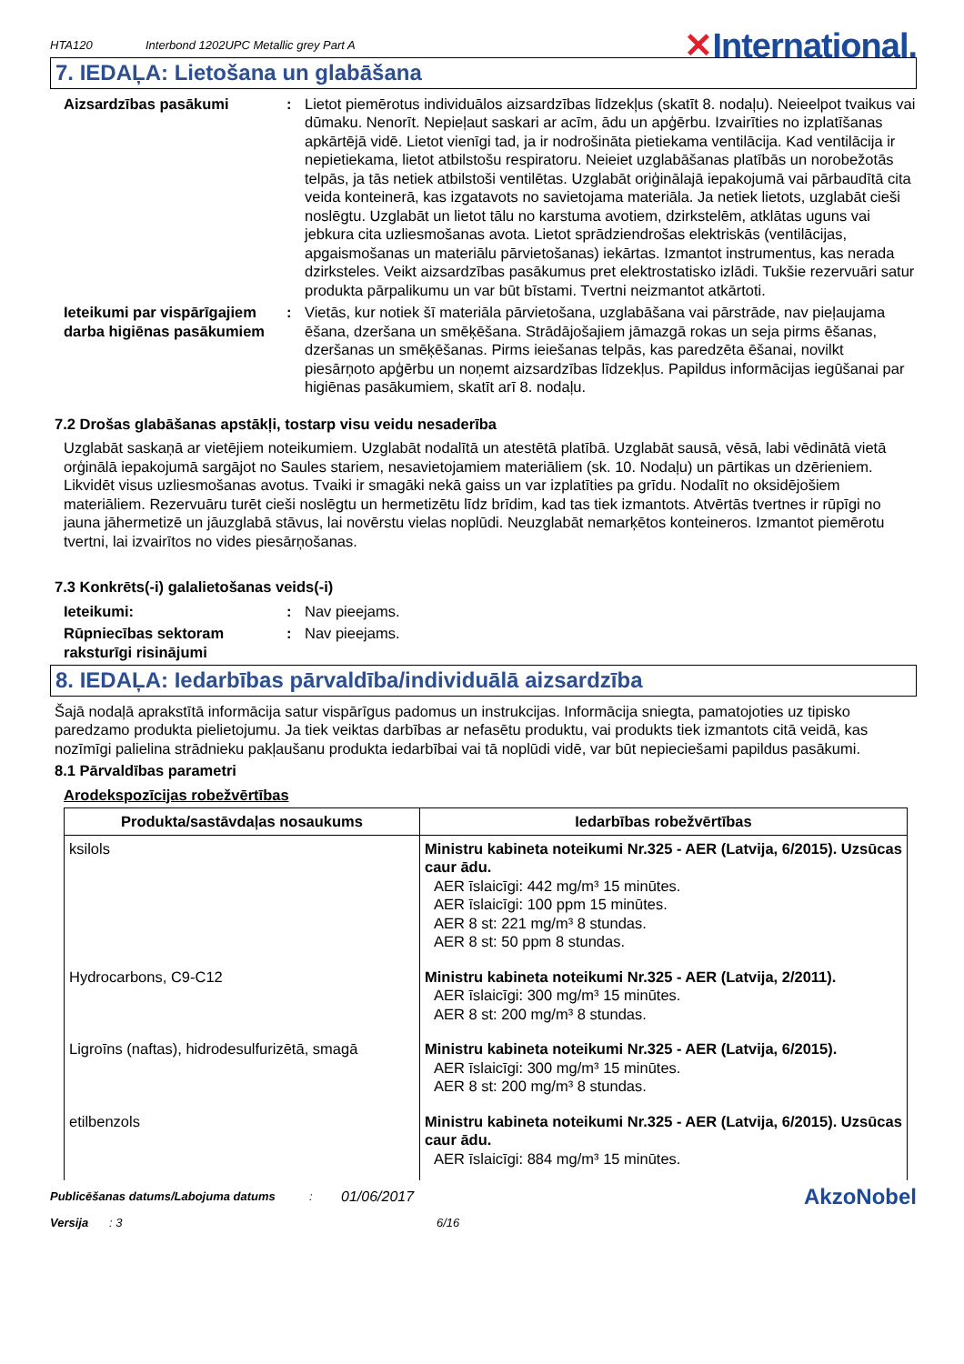HTA120 Interbond 1202UPC Metallic grey Part A ✕International.
7. IEDAĻA: Lietošana un glabāšana
Aizsardzības pasākumi : Lietot piemērotus individuālos aizsardzības līdzekļus (skatīt 8. nodaļu). Neieelpot tvaikus vai dūmaku. Nenorīt. Nepieļaut saskari ar acīm, ādu un apģērbu. Izvairīties no izplatīšanas apkārtējā vidē. Lietot vienīgi tad, ja ir nodrošināta pietiekama ventilācija. Kad ventilācija ir nepietiekama, lietot atbilstošu respiratoru. Neieiet uzglabāšanas platībās un norobežotās telpās, ja tās netiek atbilstoši ventilētas. Uzglabāt oriģinālajā iepakojumā vai pārbaudītā cita veida konteinerā, kas izgatavots no savietojama materiāla. Ja netiek lietots, uzglabāt cieši noslēgtu. Uzglabāt un lietot tālu no karstuma avotiem, dzirkstelēm, atklātas uguns vai jebkura cita uzliesmošanas avota. Lietot sprādziendrošas elektriskās (ventilācijas, apgaismošanas un materiālu pārvietošanas) iekārtas. Izmantot instrumentus, kas nerada dzirksteles. Veikt aizsardzības pasākumus pret elektrostatisko izlādi. Tukšie rezervuāri satur produkta pārpalikumu un var būt bīstami. Tvertni neizmantot atkārtoti.
Ieteikumi par vispārīgajiem darba higiēnas pasākumiem
: Vietās, kur notiek šī materiāla pārvietošana, uzglabāšana vai pārstrāde, nav pieļaujama ēšana, dzeršana un smēķēšana. Strādājošajiem jāmazgā rokas un seja pirms ēšanas, dzeršanas un smēķēšanas. Pirms ieiešanas telpās, kas paredzēta ēšanai, novilkt piesārņoto apģērbu un noņemt aizsardzības līdzekļus. Papildus informācijas iegūšanai par higiēnas pasākumiem, skatīt arī 8. nodaļu.
7.2 Drošas glabāšanas apstākļi, tostarp visu veidu nesaderība
Uzglabāt saskaņā ar vietējiem noteikumiem. Uzglabāt nodalītā un atestētā platībā. Uzglabāt sausā, vēsā, labi vēdinātā vietā orģinālā iepakojumā sargājot no Saules stariem, nesavietojamiem materiāliem (sk. 10. Nodaļu) un pārtikas un dzērieniem. Likvidēt visus uzliesmošanas avotus. Tvaiki ir smagāki nekā gaiss un var izplatīties pa grīdu. Nodalīt no oksidējošiem materiāliem. Rezervuāru turēt cieši noslēgtu un hermetizētu līdz brīdim, kad tas tiek izmantots. Atvērtās tvertnes ir rūpīgi no jauna jāhermetizē un jāuzglabā stāvus, lai novērstu vielas noplūdi. Neuzglabāt nemarķētos konteineros. Izmantot piemērotu tvertni, lai izvairītos no vides piesārņošanas.
7.3 Konkrēts(-i) galalietošanas veids(-i)
Ieteikumi: : Nav pieejams.
Rūpniecības sektoram raksturīgi risinājumi
: Nav pieejams.
8. IEDAĻA: Iedarbības pārvaldība/individuālā aizsardzība
Šajā nodaļā aprakstītā informācija satur vispārīgus padomus un instrukcijas. Informācija sniegta, pamatojoties uz tipisko paredzamo produkta pielietojumu. Ja tiek veiktas darbības ar nefasētu produktu, vai produkts tiek izmantots citā veidā, kas nozīmīgi palielina strādnieku pakļaušanu produkta iedarbībai vai tā noplūdi vidē, var būt nepieciešami papildus pasākumi.
8.1 Pārvaldības parametri
Arodekspozīcijas robežvērtības
| Produkta/sastāvdaļas nosaukums | Iedarbības robežvērtības |
| --- | --- |
| ksilols | Ministru kabineta noteikumi Nr.325 - AER (Latvija, 6/2015). Uzsūcas caur ādu. AER īslaicīgi: 442 mg/m³ 15 minūtes. AER īslaicīgi: 100 ppm 15 minūtes. AER 8 st: 221 mg/m³ 8 stundas. AER 8 st: 50 ppm 8 stundas. |
| Hydrocarbons, C9-C12 | Ministru kabineta noteikumi Nr.325 - AER (Latvija, 2/2011). AER īslaicīgi: 300 mg/m³ 15 minūtes. AER 8 st: 200 mg/m³ 8 stundas. |
| Ligroīns (naftas), hidrodesulfurizētā, smagā | Ministru kabineta noteikumi Nr.325 - AER (Latvija, 6/2015). AER īslaicīgi: 300 mg/m³ 15 minūtes. AER 8 st: 200 mg/m³ 8 stundas. |
| etilbenzols | Ministru kabineta noteikumi Nr.325 - AER (Latvija, 6/2015). Uzsūcas caur ādu. AER īslaicīgi: 884 mg/m³ 15 minūtes. |
Publicēšanas datums/Labojuma datums: 01/06/2017 AkzoNobel
Versija: 3 6/16